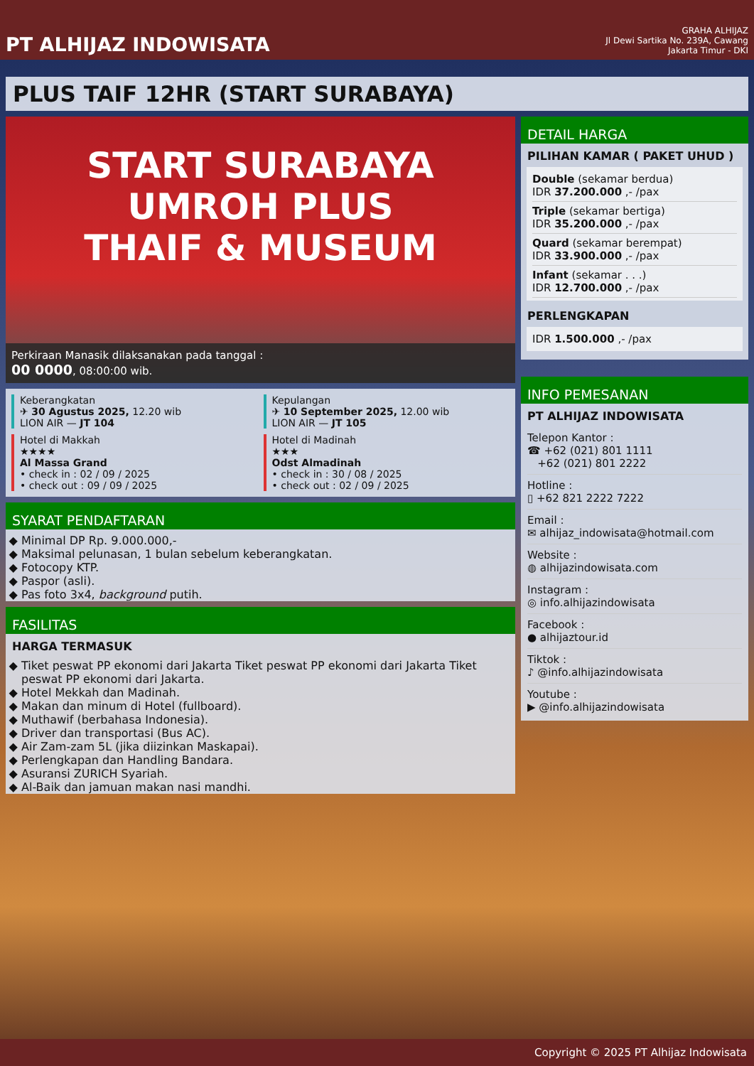PT ALHIJAZ INDOWISATA
GRAHA ALHIJAZ
Jl Dewi Sartika No. 239A, Cawang
Jakarta Timur - DKI
PLUS TAIF 12HR (START SURABAYA)
START SURABAYA
UMROH PLUS
THAIF & MUSEUM
Perkiraan Manasik dilaksanakan pada tanggal :
00 0000, 08:00:00 wib.
Keberangkatan
✈ 30 Agustus 2025, 12.20 wib
LION AIR — JT 104
Kepulangan
✈ 10 September 2025, 12.00 wib
LION AIR — JT 105
Hotel di Makkah
★★★★
Al Massa Grand
• check in : 02 / 09 / 2025
• check out : 09 / 09 / 2025
Hotel di Madinah
★★★
Odst Almadinah
• check in : 30 / 08 / 2025
• check out : 02 / 09 / 2025
SYARAT PENDAFTARAN
Minimal DP Rp. 9.000.000,-
Maksimal pelunasan, 1 bulan sebelum keberangkatan.
Fotocopy KTP.
Paspor (asli).
Pas foto 3x4, background putih.
FASILITAS
HARGA TERMASUK
Tiket peswat PP ekonomi dari Jakarta Tiket peswat PP ekonomi dari Jakarta Tiket peswat PP ekonomi dari Jakarta.
Hotel Mekkah dan Madinah.
Makan dan minum di Hotel (fullboard).
Muthawif (berbahasa Indonesia).
Driver dan transportasi (Bus AC).
Air Zam-zam 5L (jika diizinkan Maskapai).
Perlengkapan dan Handling Bandara.
Asuransi ZURICH Syariah.
Al-Baik dan jamuan makan nasi mandhi.
DETAIL HARGA
PILIHAN KAMAR ( PAKET UHUD )
Double (sekamar berdua)
IDR 37.200.000 ,- /pax
Triple (sekamar bertiga)
IDR 35.200.000 ,- /pax
Quard (sekamar berempat)
IDR 33.900.000 ,- /pax
Infant (sekamar . . .)
IDR 12.700.000 ,- /pax
PERLENGKAPAN
IDR 1.500.000 ,- /pax
INFO PEMESANAN
PT ALHIJAZ INDOWISATA
Telepon Kantor :
☎ +62 (021) 801 1111
+62 (021) 801 2222
Hotline :
▯ +62 821 2222 7222
Email :
✉ alhijaz_indowisata@hotmail.com
Website :
◍ alhijazindowisata.com
Instagram :
◎ info.alhijazindowisata
Facebook :
● alhijaztour.id
Tiktok :
♪ @info.alhijazindowisata
Youtube :
▶ @info.alhijazindowisata
Copyright © 2025 PT Alhijaz Indowisata